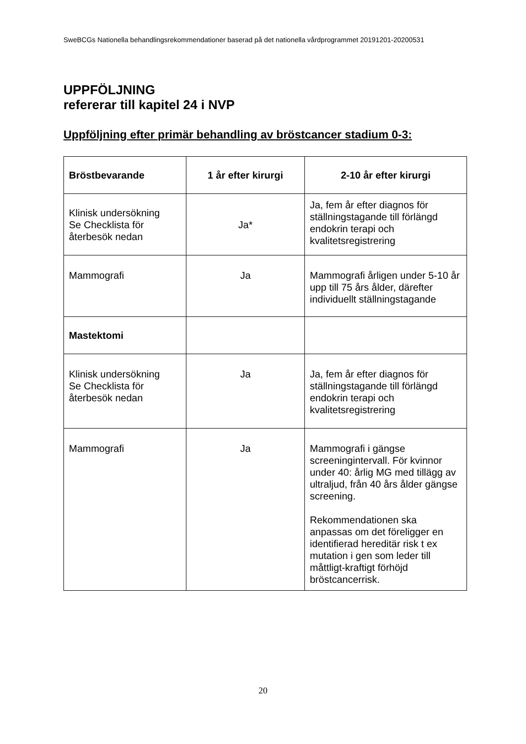SweBCGs Nationella behandlingsrekommendationer baserad på det nationella vårdprogrammet 20191201-20200531
UPPFÖLJNING
refererar till kapitel 24 i NVP
Uppföljning efter primär behandling av bröstcancer stadium 0-3:
| Bröstbevarande | 1 år efter kirurgi | 2-10 år efter kirurgi |
| --- | --- | --- |
| Klinisk undersökning Se Checklista för återbesök nedan | Ja* | Ja, fem år efter diagnos för ställningstagande till förlängd endokrin terapi och kvalitetsregistrering |
| Mammografi | Ja | Mammografi årligen under 5-10 år upp till 75 års ålder, därefter individuellt ställningstagande |
| Mastektomi | | |
| Klinisk undersökning Se Checklista för återbesök nedan | Ja | Ja, fem år efter diagnos för ställningstagande till förlängd endokrin terapi och kvalitetsregistrering |
| Mammografi | Ja | Mammografi i gängse screeningintervall. För kvinnor under 40: årlig MG med tillägg av ultraljud, från 40 års ålder gängse screening. Rekommendationen ska anpassas om det föreligger en identifierad hereditär risk t ex mutation i gen som leder till måttligt-kraftigt förhöjd bröstcancerrisk. |
20